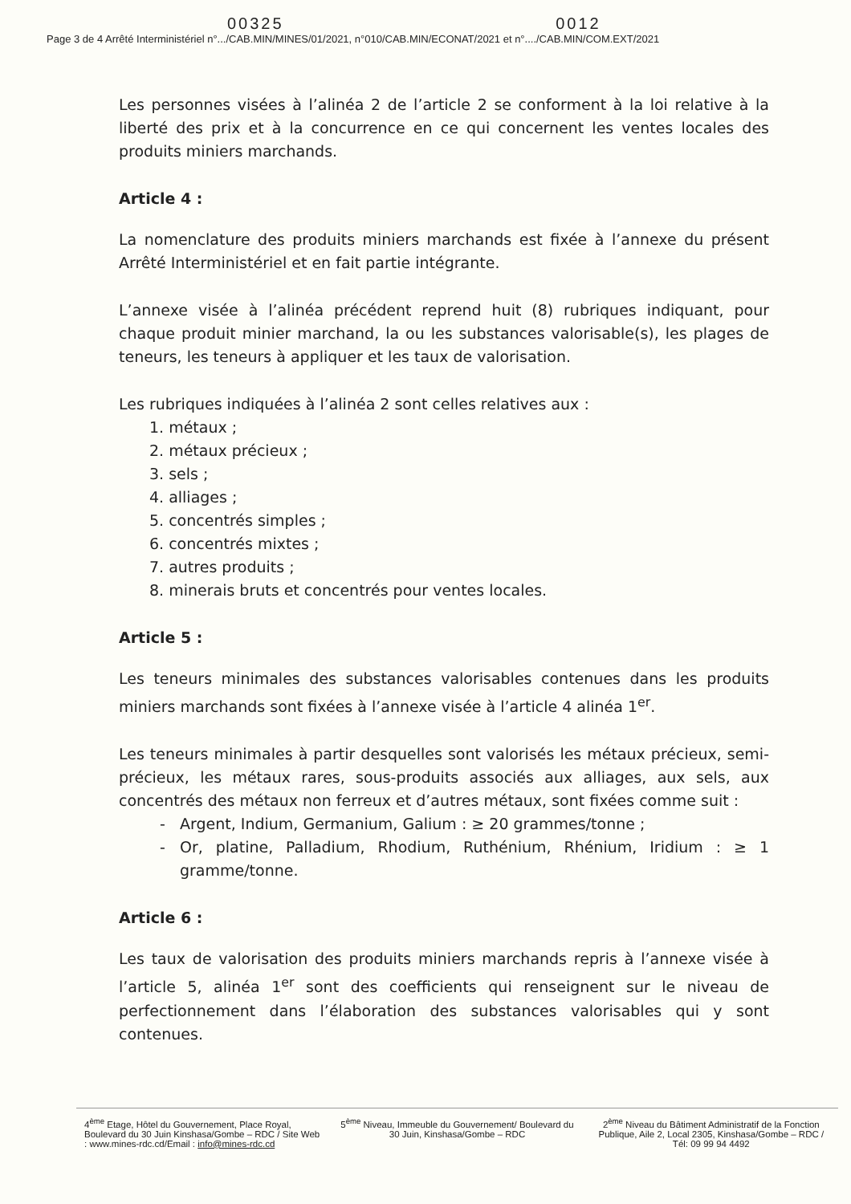00325 0012
Page 3 de 4 Arrêté Interministériel n°.../CAB.MIN/MINES/01/2021, n°010/CAB.MIN/ECONAT/2021 et n°..../CAB.MIN/COM.EXT/2021
Les personnes visées à l’alinéa 2 de l’article 2 se conforment à la loi relative à la liberté des prix et à la concurrence en ce qui concernent les ventes locales des produits miniers marchands.
Article 4 :
La nomenclature des produits miniers marchands est fixée à l’annexe du présent Arrêté Interministériel et en fait partie intégrante.
L’annexe visée à l’alinéa précédent reprend huit (8) rubriques indiquant, pour chaque produit minier marchand, la ou les substances valorisable(s), les plages de teneurs, les teneurs à appliquer et les taux de valorisation.
Les rubriques indiquées à l’alinéa 2 sont celles relatives aux :
1. métaux ;
2. métaux précieux ;
3. sels ;
4. alliages ;
5. concentrés simples ;
6. concentrés mixtes ;
7. autres produits ;
8. minerais bruts et concentrés pour ventes locales.
Article 5 :
Les teneurs minimales des substances valorisables contenues dans les produits miniers marchands sont fixées à l’annexe visée à l’article 4 alinéa 1<sup>er</sup>.
Les teneurs minimales à partir desquelles sont valorisés les métaux précieux, semi-précieux, les métaux rares, sous-produits associés aux alliages, aux sels, aux concentrés des métaux non ferreux et d’autres métaux, sont fixées comme suit :
Argent, Indium, Germanium, Galium : ≥ 20 grammes/tonne ;
Or, platine, Palladium, Rhodium, Ruthénium, Rhénium, Iridium : ≥ 1 gramme/tonne.
Article 6 :
Les taux de valorisation des produits miniers marchands repris à l’annexe visée à l’article 5, alinéa 1<sup>er</sup> sont des coefficients qui renseignent sur le niveau de perfectionnement dans l’élaboration des substances valorisables qui y sont contenues.
4<sup>ème</sup> Etage, Hôtel du Gouvernement, Place Royal, Boulevard du 30 Juin Kinshasa/Gombe – RDC / Site Web : www.mines-rdc.cd/Email : info@mines-rdc.cd
5<sup>ème</sup> Niveau, Immeuble du Gouvernement/ Boulevard du 30 Juin, Kinshasa/Gombe – RDC
2<sup>ème</sup> Niveau du Bâtiment Administratif de la Fonction Publique, Aile 2, Local 2305, Kinshasa/Gombe – RDC / Tél: 09 99 94 4492